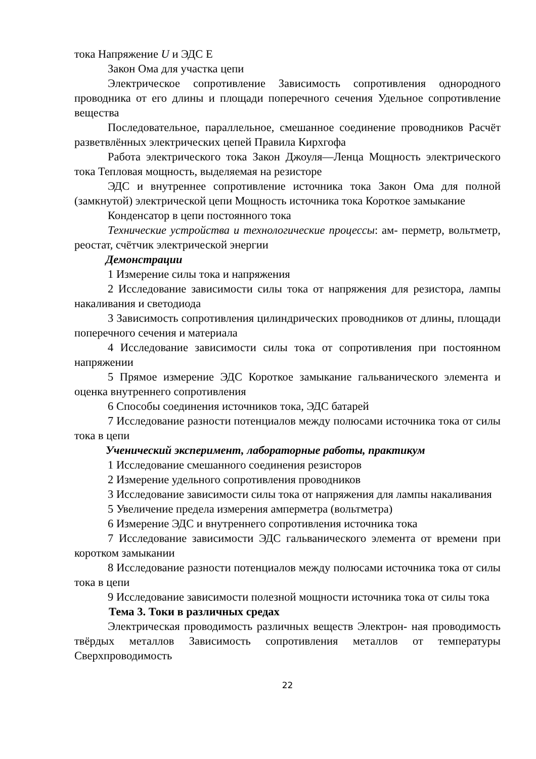тока Напряжение U и ЭДС Е
Закон Ома для участка цепи
Электрическое сопротивление Зависимость сопротивления однородного проводника от его длины и площади поперечного сечения Удельное сопротивление вещества
Последовательное, параллельное, смешанное соединение проводников Расчёт разветвлённых электрических цепей Правила Кирхгофа
Работа электрического тока Закон Джоуля—Ленца Мощность электрического тока Тепловая мощность, выделяемая на резисторе
ЭДС и внутреннее сопротивление источника тока Закон Ома для полной (замкнутой) электрической цепи Мощность источника тока Короткое замыкание
Конденсатор в цепи постоянного тока
Технические устройства и технологические процессы: ам- перметр, вольтметр, реостат, счётчик электрической энергии
Демонстрации
1 Измерение силы тока и напряжения
2 Исследование зависимости силы тока от напряжения для резистора, лампы накаливания и светодиода
3 Зависимость сопротивления цилиндрических проводников от длины, площади поперечного сечения и материала
4 Исследование зависимости силы тока от сопротивления при постоянном напряжении
5 Прямое измерение ЭДС Короткое замыкание гальванического элемента и оценка внутреннего сопротивления
6 Способы соединения источников тока, ЭДС батарей
7 Исследование разности потенциалов между полюсами источника тока от силы тока в цепи
Ученический эксперимент, лабораторные работы, практикум
1 Исследование смешанного соединения резисторов
2 Измерение удельного сопротивления проводников
3 Исследование зависимости силы тока от напряжения для лампы накаливания
5 Увеличение предела измерения амперметра (вольтметра)
6 Измерение ЭДС и внутреннего сопротивления источника тока
7 Исследование зависимости ЭДС гальванического элемента от времени при коротком замыкании
8 Исследование разности потенциалов между полюсами источника тока от силы тока в цепи
9 Исследование зависимости полезной мощности источника тока от силы тока
Тема 3. Токи в различных средах
Электрическая проводимость различных веществ Электрон- ная проводимость твёрдых металлов Зависимость сопротивления металлов от температуры Сверхпроводимость
22